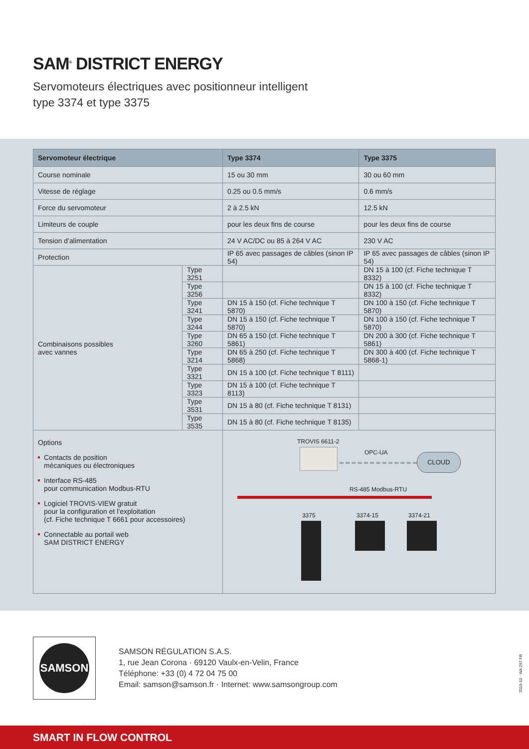SAM<sup>®</sup> DISTRICT ENERGY
Servomoteurs électriques avec positionneur intelligent
type 3374 et type 3375
| Servomoteur électrique | | Type 3374 | Type 3375 |
| --- | --- | --- | --- |
| Course nominale | | 15 ou 30 mm | 30 ou 60 mm |
| Vitesse de réglage | | 0.25 ou 0.5 mm/s | 0.6 mm/s |
| Force du servomoteur | | 2 à 2.5 kN | 12.5 kN |
| Limiteurs de couple | | pour les deux fins de course | pour les deux fins de course |
| Tension d’alimentation | | 24 V AC/DC ou 85 à 264 V AC | 230 V AC |
| Protection | | IP 65 avec passages de câbles (sinon IP 54) | IP 65 avec passages de câbles (sinon IP 54) |
| Combinaisons possibles avec vannes | Type 3251 | | DN 15 à 100 (cf. Fiche technique T 8332) |
| | Type 3256 | | DN 15 à 100 (cf. Fiche technique T 8332) |
| | Type 3241 | DN 15 à 150 (cf. Fiche technique T 5870) | DN 100 à 150 (cf. Fiche technique T 5870) |
| | Type 3244 | DN 15 à 150 (cf. Fiche technique T 5870) | DN 100 à 150 (cf. Fiche technique T 5870) |
| | Type 3260 | DN 65 à 150 (cf. Fiche technique T 5861) | DN 200 à 300 (cf. Fiche technique T 5861) |
| | Type 3214 | DN 65 à 250 (cf. Fiche technique T 5868) | DN 300 à 400 (cf. Fiche technique T 5868-1) |
| | Type 3321 | DN 15 à 100 (cf. Fiche technique T 8111) | |
| | Type 3323 | DN 15 à 100 (cf. Fiche technique T 8113) | |
| | Type 3531 | DN 15 à 80 (cf. Fiche technique T 8131) | |
| | Type 3535 | DN 15 à 80 (cf. Fiche technique T 8135) | |
| Options Contacts de position mécaniques ou électroniques Interface RS-485 pour communication Modbus-RTU Logiciel TROVIS-VIEW gratuit pour la configuration et l’exploitation (cf. Fiche technique T 6661 pour accessoires) Connectable au portail web SAM DISTRICT ENERGY | | TROVIS 6611-2 OPC-UA CLOUD RS-485 Modbus-RTU 3375 3374-15 3374-21 | |
SAMSON
SAMSON RÉGULATION S.A.S.
1, rue Jean Corona · 69120 Vaulx-en-Velin, France
Téléphone: +33 (0) 4 72 04 75 00
Email: samson@samson.fr · Internet: www.samsongroup.com
2019-10 · WA 297 FR
SMART IN FLOW CONTROL